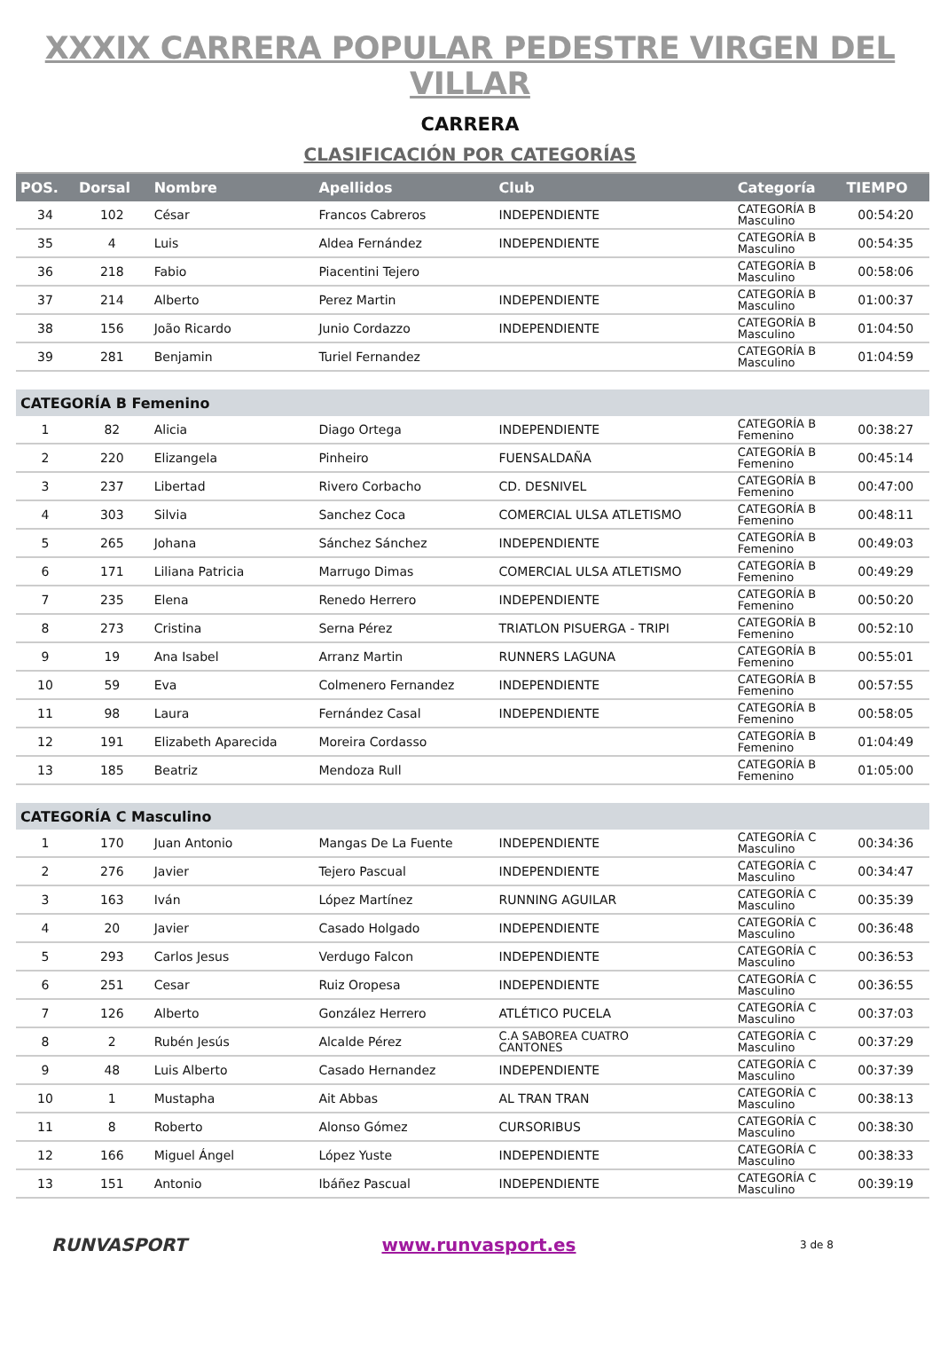XXXIX CARRERA POPULAR PEDESTRE VIRGEN DEL VILLAR
CARRERA
CLASIFICACIÓN POR CATEGORÍAS
| POS. | Dorsal | Nombre | Apellidos | Club | Categoría | TIEMPO |
| --- | --- | --- | --- | --- | --- | --- |
| 34 | 102 | César | Francos Cabreros | INDEPENDIENTE | CATEGORÍA B Masculino | 00:54:20 |
| 35 | 4 | Luis | Aldea Fernández | INDEPENDIENTE | CATEGORÍA B Masculino | 00:54:35 |
| 36 | 218 | Fabio | Piacentini Tejero | | CATEGORÍA B Masculino | 00:58:06 |
| 37 | 214 | Alberto | Perez Martin | INDEPENDIENTE | CATEGORÍA B Masculino | 01:00:37 |
| 38 | 156 | João Ricardo | Junio Cordazzo | INDEPENDIENTE | CATEGORÍA B Masculino | 01:04:50 |
| 39 | 281 | Benjamin | Turiel Fernandez | | CATEGORÍA B Masculino | 01:04:59 |
| CATEGORÍA B Femenino | | | | | | |
| 1 | 82 | Alicia | Diago Ortega | INDEPENDIENTE | CATEGORÍA B Femenino | 00:38:27 |
| 2 | 220 | Elizangela | Pinheiro | FUENSALDAÑA | CATEGORÍA B Femenino | 00:45:14 |
| 3 | 237 | Libertad | Rivero Corbacho | CD. DESNIVEL | CATEGORÍA B Femenino | 00:47:00 |
| 4 | 303 | Silvia | Sanchez Coca | COMERCIAL ULSA ATLETISMO | CATEGORÍA B Femenino | 00:48:11 |
| 5 | 265 | Johana | Sánchez Sánchez | INDEPENDIENTE | CATEGORÍA B Femenino | 00:49:03 |
| 6 | 171 | Liliana Patricia | Marrugo Dimas | COMERCIAL ULSA ATLETISMO | CATEGORÍA B Femenino | 00:49:29 |
| 7 | 235 | Elena | Renedo Herrero | INDEPENDIENTE | CATEGORÍA B Femenino | 00:50:20 |
| 8 | 273 | Cristina | Serna Pérez | TRIATLON PISUERGA - TRIPI | CATEGORÍA B Femenino | 00:52:10 |
| 9 | 19 | Ana Isabel | Arranz Martin | RUNNERS LAGUNA | CATEGORÍA B Femenino | 00:55:01 |
| 10 | 59 | Eva | Colmenero Fernandez | INDEPENDIENTE | CATEGORÍA B Femenino | 00:57:55 |
| 11 | 98 | Laura | Fernández Casal | INDEPENDIENTE | CATEGORÍA B Femenino | 00:58:05 |
| 12 | 191 | Elizabeth Aparecida | Moreira Cordasso | | CATEGORÍA B Femenino | 01:04:49 |
| 13 | 185 | Beatriz | Mendoza Rull | | CATEGORÍA B Femenino | 01:05:00 |
| CATEGORÍA C Masculino | | | | | | |
| 1 | 170 | Juan Antonio | Mangas De La Fuente | INDEPENDIENTE | CATEGORÍA C Masculino | 00:34:36 |
| 2 | 276 | Javier | Tejero Pascual | INDEPENDIENTE | CATEGORÍA C Masculino | 00:34:47 |
| 3 | 163 | Iván | López Martínez | RUNNING AGUILAR | CATEGORÍA C Masculino | 00:35:39 |
| 4 | 20 | Javier | Casado Holgado | INDEPENDIENTE | CATEGORÍA C Masculino | 00:36:48 |
| 5 | 293 | Carlos Jesus | Verdugo Falcon | INDEPENDIENTE | CATEGORÍA C Masculino | 00:36:53 |
| 6 | 251 | Cesar | Ruiz Oropesa | INDEPENDIENTE | CATEGORÍA C Masculino | 00:36:55 |
| 7 | 126 | Alberto | González Herrero | ATLÉTICO PUCELA | CATEGORÍA C Masculino | 00:37:03 |
| 8 | 2 | Rubén Jesús | Alcalde Pérez | C.A SABOREA CUATRO CANTONES | CATEGORÍA C Masculino | 00:37:29 |
| 9 | 48 | Luis Alberto | Casado Hernandez | INDEPENDIENTE | CATEGORÍA C Masculino | 00:37:39 |
| 10 | 1 | Mustapha | Ait Abbas | AL TRAN TRAN | CATEGORÍA C Masculino | 00:38:13 |
| 11 | 8 | Roberto | Alonso Gómez | CURSORIBUS | CATEGORÍA C Masculino | 00:38:30 |
| 12 | 166 | Miguel Ángel | López Yuste | INDEPENDIENTE | CATEGORÍA C Masculino | 00:38:33 |
| 13 | 151 | Antonio | Ibáñez Pascual | INDEPENDIENTE | CATEGORÍA C Masculino | 00:39:19 |
RUNVASPORT www.runvasport.es
3 de 8